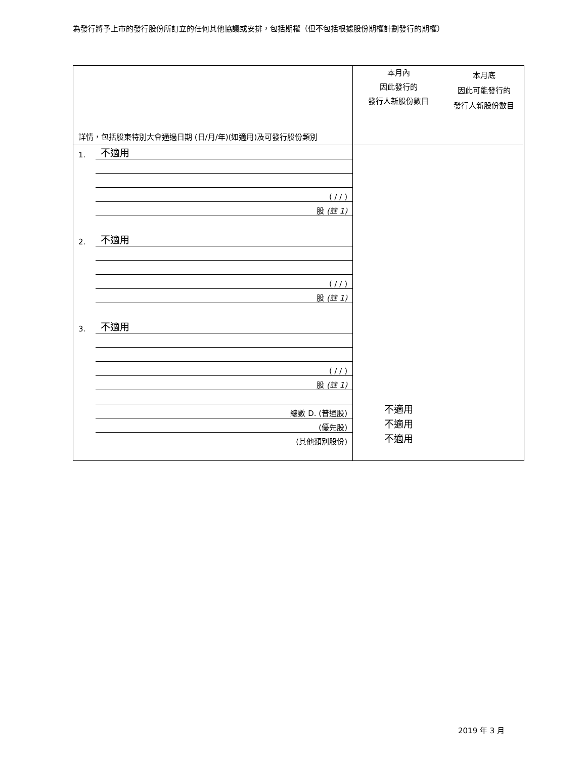為發行將予上市的發行股份所訂立的任何其他協議或安排，包括期權（但不包括根據股份期權計劃發行的期權）
| 詳情，包括股東特別大會通過日期 (日/月/年)(如適用)及可發行股份類別 | 本月內 因此發行的 發行人新股份數目 | 本月底 因此可能發行的 發行人新股份數目 |
| / 1. / 不適用 / / / ( / / ) / / / 股 (註 1) / / 2. / 不適用 / / / ( / / ) / / / 股 (註 1) / / 3. / 不適用 / / / ( / / ) / / / 股 (註 1) / / / 總數 D. (普通股) / / / (優先股) / / / (其他類別股份) / | 不適用 不適用 不適用 | |
2019 年 3 月